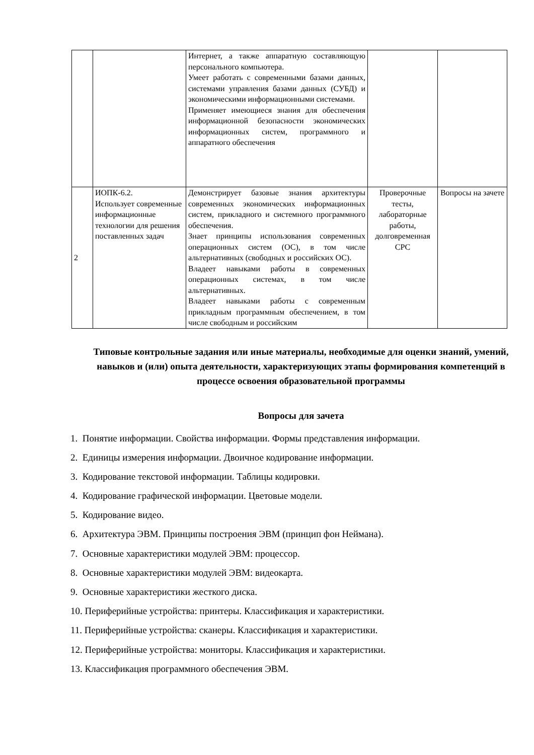| | | Интернет, а также аппаратную составляющую персонального компьютера. Умеет работать с современными базами данных, системами управления базами данных (СУБД) и экономическими информационными системами. Применяет имеющиеся знания для обеспечения информационной безопасности экономических информационных систем, программного и аппаратного обеспечения | | |
| 2 | ИОПК-6.2. Использует современные информационные технологии для решения поставленных задач | Демонстрирует базовые знания архитектуры современных экономических информационных систем, прикладного и системного программного обеспечения. Знает принципы использования современных операционных систем (ОС), в том числе альтернативных (свободных и российских ОС). Владеет навыками работы в современных операционных системах, в том числе альтернативных. Владеет навыками работы с современным прикладным программным обеспечением, в том числе свободным и российским | Проверочные тесты, лабораторные работы, долговременная СРС | Вопросы на зачете |
Типовые контрольные задания или иные материалы, необходимые для оценки знаний, умений, навыков и (или) опыта деятельности, характеризующих этапы формирования компетенций в процессе освоения образовательной программы
Вопросы для зачета
1. Понятие информации. Свойства информации. Формы представления информации.
2. Единицы измерения информации. Двоичное кодирование информации.
3. Кодирование текстовой информации. Таблицы кодировки.
4. Кодирование графической информации. Цветовые модели.
5. Кодирование видео.
6. Архитектура ЭВМ. Принципы построения ЭВМ (принцип фон Неймана).
7. Основные характеристики модулей ЭВМ: процессор.
8. Основные характеристики модулей ЭВМ: видеокарта.
9. Основные характеристики жесткого диска.
10. Периферийные устройства: принтеры. Классификация и характеристики.
11. Периферийные устройства: сканеры. Классификация и характеристики.
12. Периферийные устройства: мониторы. Классификация и характеристики.
13. Классификация программного обеспечения ЭВМ.